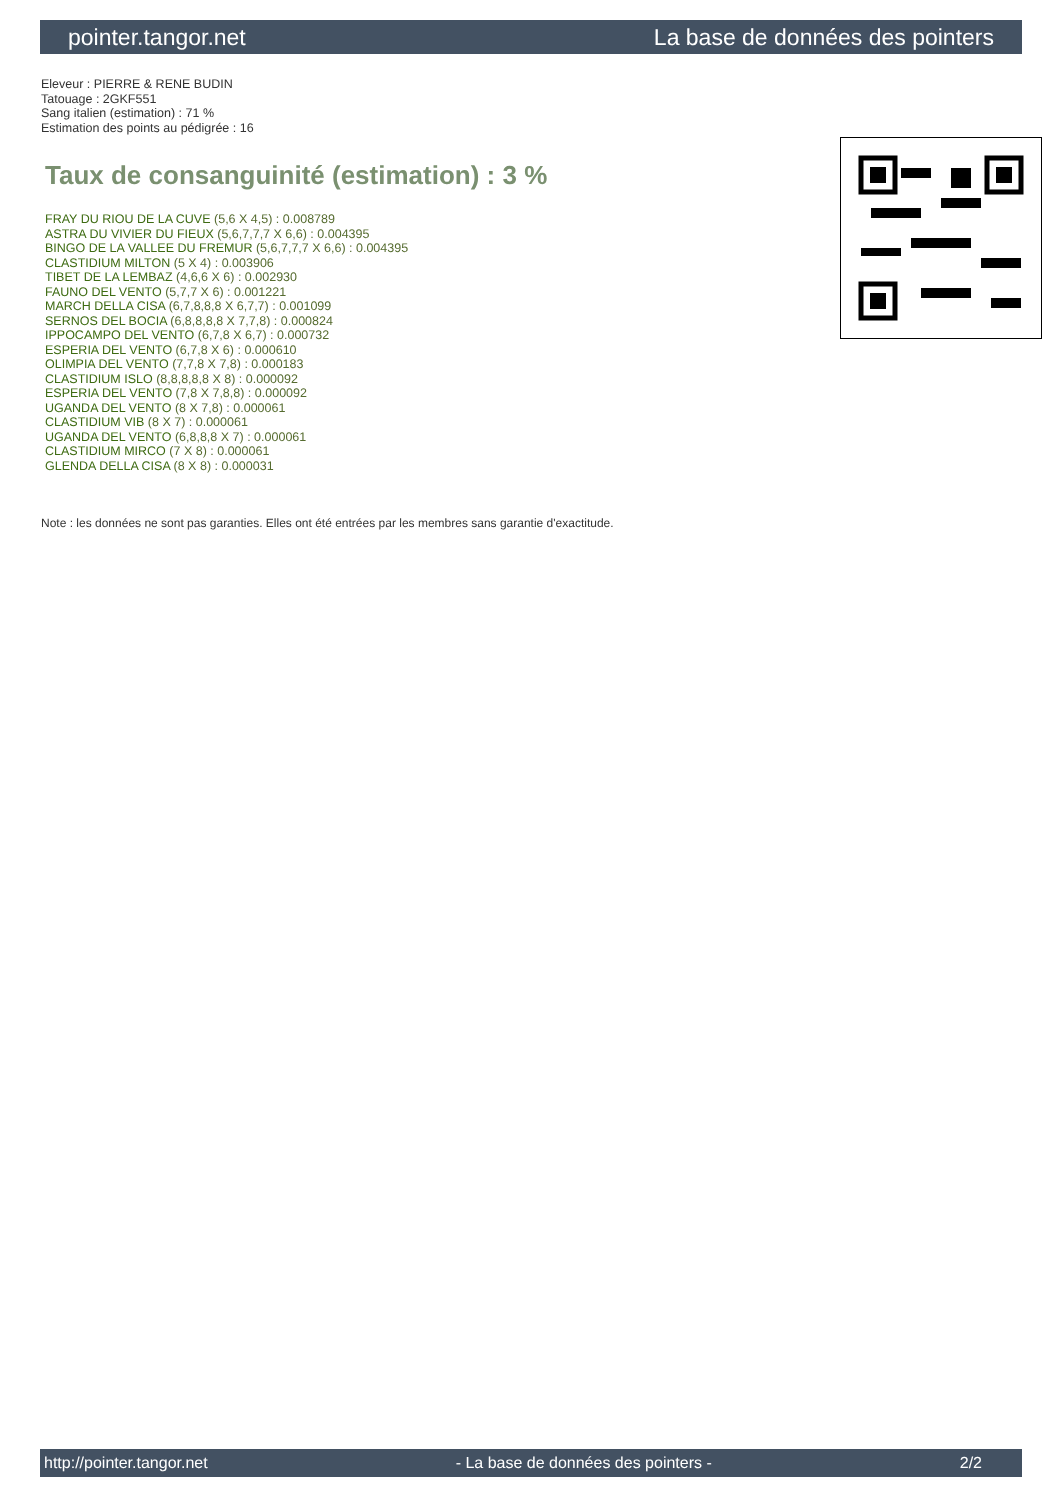pointer.tangor.net La base de données des pointers
Eleveur : PIERRE & RENE BUDIN
Tatouage : 2GKF551
Sang italien (estimation) : 71 %
Estimation des points au pédigrée : 16
Taux de consanguinité (estimation) : 3 %
FRAY DU RIOU DE LA CUVE (5,6 X 4,5) : 0.008789
ASTRA DU VIVIER DU FIEUX (5,6,7,7,7 X 6,6) : 0.004395
BINGO DE LA VALLEE DU FREMUR (5,6,7,7,7 X 6,6) : 0.004395
CLASTIDIUM MILTON (5 X 4) : 0.003906
TIBET DE LA LEMBAZ (4,6,6 X 6) : 0.002930
FAUNO DEL VENTO (5,7,7 X 6) : 0.001221
MARCH DELLA CISA (6,7,8,8,8 X 6,7,7) : 0.001099
SERNOS DEL BOCIA (6,8,8,8,8 X 7,7,8) : 0.000824
IPPOCAMPO DEL VENTO (6,7,8 X 6,7) : 0.000732
ESPERIA DEL VENTO (6,7,8 X 6) : 0.000610
OLIMPIA DEL VENTO (7,7,8 X 7,8) : 0.000183
CLASTIDIUM ISLO (8,8,8,8,8 X 8) : 0.000092
ESPERIA DEL VENTO (7,8 X 7,8,8) : 0.000092
UGANDA DEL VENTO (8 X 7,8) : 0.000061
CLASTIDIUM VIB (8 X 7) : 0.000061
UGANDA DEL VENTO (6,8,8,8 X 7) : 0.000061
CLASTIDIUM MIRCO (7 X 8) : 0.000061
GLENDA DELLA CISA (8 X 8) : 0.000031
Note : les données ne sont pas garanties. Elles ont été entrées par les membres sans garantie d'exactitude.
http://pointer.tangor.net - La base de données des pointers - 2/2